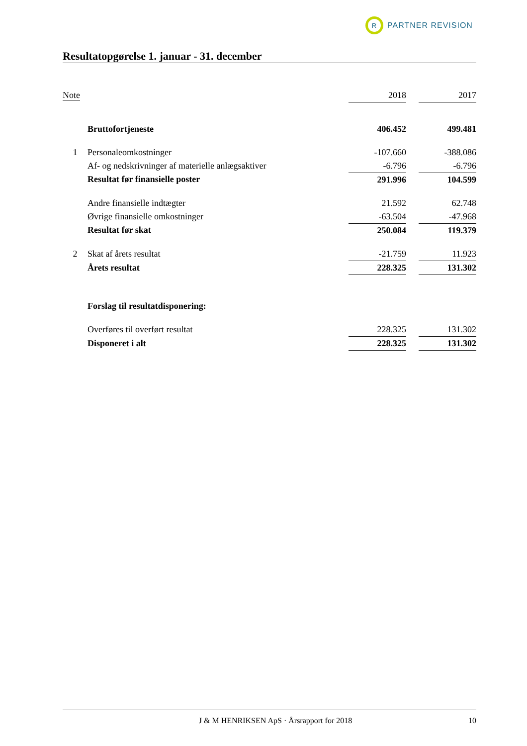R
PARTNER REVISION
Resultatopgørelse 1. januar - 31. december
| Note | | 2018 | | 2017 |
| --- | --- | --- | --- | --- |
| | Bruttofortjeneste | 406.452 | | 499.481 |
| 1 | Personaleomkostninger | -107.660 | | -388.086 |
| | Af- og nedskrivninger af materielle anlægsaktiver | -6.796 | | -6.796 |
| | Resultat før finansielle poster | 291.996 | | 104.599 |
| | Andre finansielle indtægter | 21.592 | | 62.748 |
| | Øvrige finansielle omkostninger | -63.504 | | -47.968 |
| | Resultat før skat | 250.084 | | 119.379 |
| 2 | Skat af årets resultat | -21.759 | | 11.923 |
| | Årets resultat | 228.325 | | 131.302 |
| | Forslag til resultatdisponering: | | | |
| | Overføres til overført resultat | 228.325 | | 131.302 |
| | Disponeret i alt | 228.325 | | 131.302 |
J & M HENRIKSEN ApS · Årsrapport for 2018 10